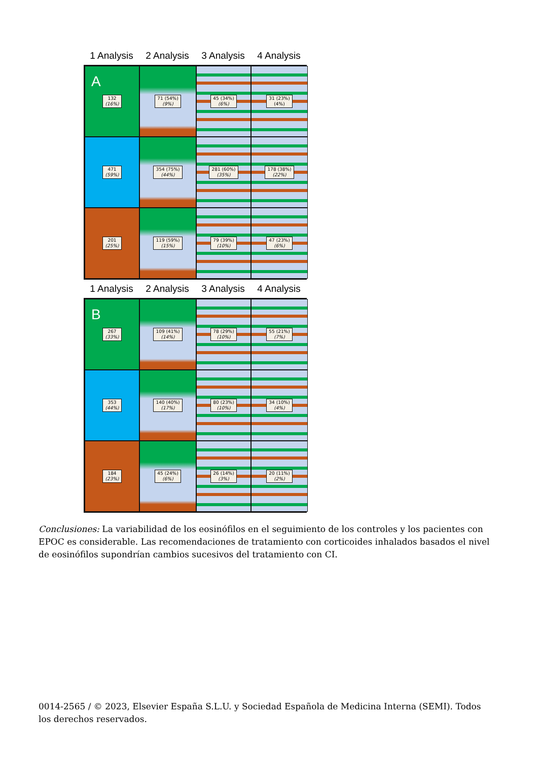1 Analysis 2 Analysis 3 Analysis 4 Analysis
A
132
(16%)
71 (54%)
(9%)
45 (34%)
(6%)
31 (23%)
(4%)
471
(59%)
354 (75%)
(44%)
281 (60%)
(35%)
178 (38%)
(22%)
201
(25%)
119 (59%)
(15%)
79 (39%)
(10%)
47 (23%)
(6%)
1 Analysis 2 Analysis 3 Analysis 4 Analysis
B
267
(33%)
109 (41%)
(14%)
78 (29%)
(10%)
55 (21%)
(7%)
353
(44%)
140 (40%)
(17%)
80 (23%)
(10%)
34 (10%)
(4%)
184
(23%)
45 (24%)
(6%)
26 (14%)
(3%)
20 (11%)
(2%)
Conclusiones: La variabilidad de los eosinófilos en el seguimiento de los controles y los pacientes con EPOC es considerable. Las recomendaciones de tratamiento con corticoides inhalados basados el nivel de eosinófilos supondrían cambios sucesivos del tratamiento con CI.
0014-2565 / © 2023, Elsevier España S.L.U. y Sociedad Española de Medicina Interna (SEMI). Todos los derechos reservados.